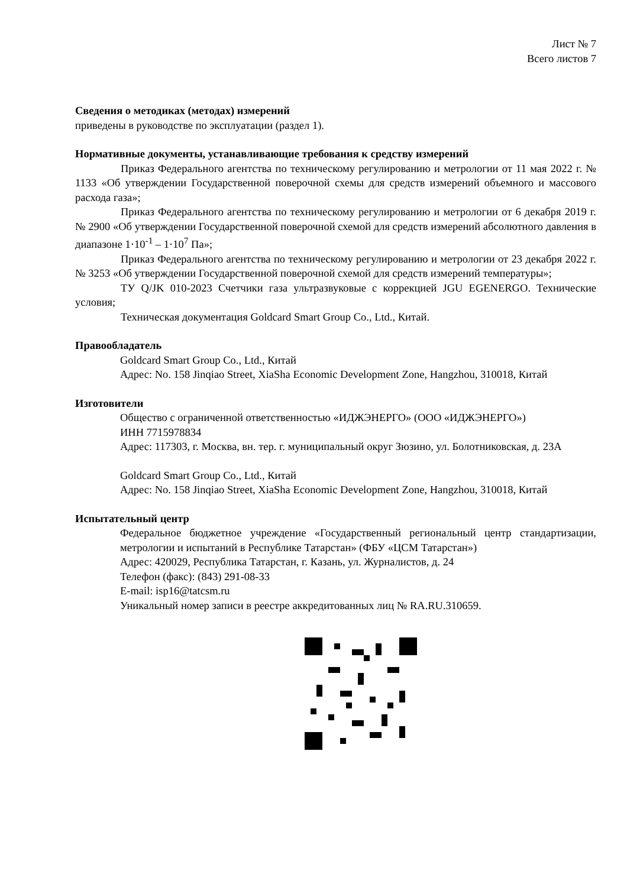Лист № 7
Всего листов 7
Сведения о методиках (методах) измерений
приведены в руководстве по эксплуатации (раздел 1).
Нормативные документы, устанавливающие требования к средству измерений
Приказ Федерального агентства по техническому регулированию и метрологии от 11 мая 2022 г. № 1133 «Об утверждении Государственной поверочной схемы для средств измерений объемного и массового расхода газа»;
Приказ Федерального агентства по техническому регулированию и метрологии от 6 декабря 2019 г. № 2900 «Об утверждении Государственной поверочной схемой для средств измерений абсолютного давления в диапазоне 1·10<sup>-1</sup> – 1·10<sup>7</sup> Па»;
Приказ Федерального агентства по техническому регулированию и метрологии от 23 декабря 2022 г. № 3253 «Об утверждении Государственной поверочной схемой для средств измерений температуры»;
ТУ Q/JK 010-2023 Счетчики газа ультразвуковые с коррекцией JGU EGENERGO. Технические условия;
Техническая документация Goldcard Smart Group Co., Ltd., Китай.
Правообладатель
Goldcard Smart Group Co., Ltd., Китай
Адрес: No. 158 Jinqiao Street, XiaSha Economic Development Zone, Hangzhou, 310018, Китай
Изготовители
Общество с ограниченной ответственностью «ИДЖЭНЕРГО» (ООО «ИДЖЭНЕРГО»)
ИНН 7715978834
Адрес: 117303, г. Москва, вн. тер. г. муниципальный округ Зюзино, ул. Болотниковская, д. 23А
Goldcard Smart Group Co., Ltd., Китай
Адрес: No. 158 Jinqiao Street, XiaSha Economic Development Zone, Hangzhou, 310018, Китай
Испытательный центр
Федеральное бюджетное учреждение «Государственный региональный центр стандартизации, метрологии и испытаний в Республике Татарстан» (ФБУ «ЦСМ Татарстан»)
Адрес: 420029, Республика Татарстан, г. Казань, ул. Журналистов, д. 24
Телефон (факс): (843) 291-08-33
E-mail: isp16@tatcsm.ru
Уникальный номер записи в реестре аккредитованных лиц № RA.RU.310659.